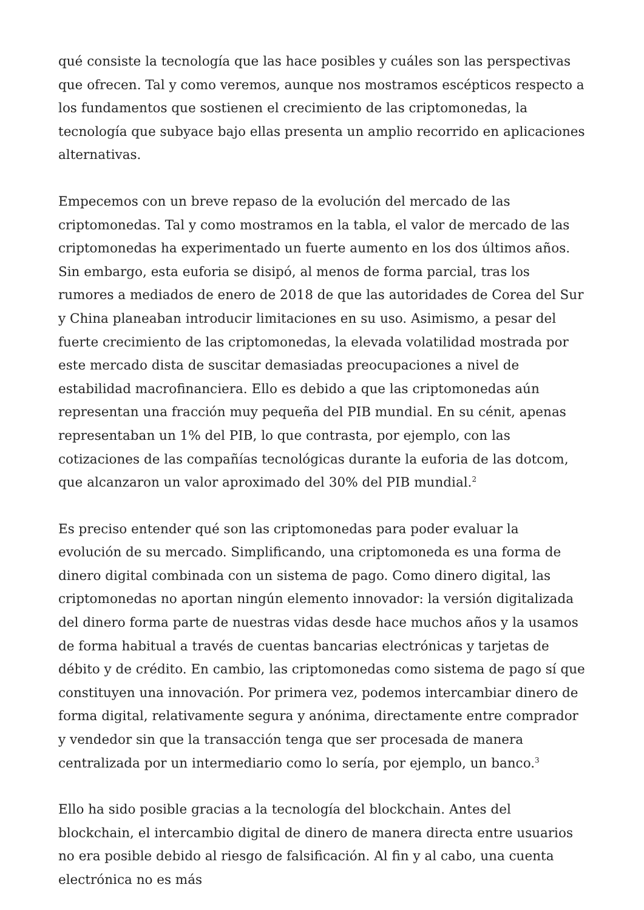qué consiste la tecnología que las hace posibles y cuáles son las perspectivas que ofrecen. Tal y como veremos, aunque nos mostramos escépticos respecto a los fundamentos que sostienen el crecimiento de las criptomonedas, la tecnología que subyace bajo ellas presenta un amplio recorrido en aplicaciones alternativas.
Empecemos con un breve repaso de la evolución del mercado de las criptomonedas. Tal y como mostramos en la tabla, el valor de mercado de las criptomonedas ha experimentado un fuerte aumento en los dos últimos años. Sin embargo, esta euforia se disipó, al menos de forma parcial, tras los rumores a mediados de enero de 2018 de que las autoridades de Corea del Sur y China planeaban introducir limitaciones en su uso. Asimismo, a pesar del fuerte crecimiento de las criptomonedas, la elevada volatilidad mostrada por este mercado dista de suscitar demasiadas preocupaciones a nivel de estabilidad macrofinanciera. Ello es debido a que las criptomonedas aún representan una fracción muy pequeña del PIB mundial. En su cénit, apenas representaban un 1% del PIB, lo que contrasta, por ejemplo, con las cotizaciones de las compañías tecnológicas durante la euforia de las dotcom, que alcanzaron un valor aproximado del 30% del PIB mundial.<sup>2</sup>
Es preciso entender qué son las criptomonedas para poder evaluar la evolución de su mercado. Simplificando, una criptomoneda es una forma de dinero digital combinada con un sistema de pago. Como dinero digital, las criptomonedas no aportan ningún elemento innovador: la versión digitalizada del dinero forma parte de nuestras vidas desde hace muchos años y la usamos de forma habitual a través de cuentas bancarias electrónicas y tarjetas de débito y de crédito. En cambio, las criptomonedas como sistema de pago sí que constituyen una innovación. Por primera vez, podemos intercambiar dinero de forma digital, relativamente segura y anónima, directamente entre comprador y vendedor sin que la transacción tenga que ser procesada de manera centralizada por un intermediario como lo sería, por ejemplo, un banco.<sup>3</sup>
Ello ha sido posible gracias a la tecnología del blockchain. Antes del blockchain, el intercambio digital de dinero de manera directa entre usuarios no era posible debido al riesgo de falsificación. Al fin y al cabo, una cuenta electrónica no es más